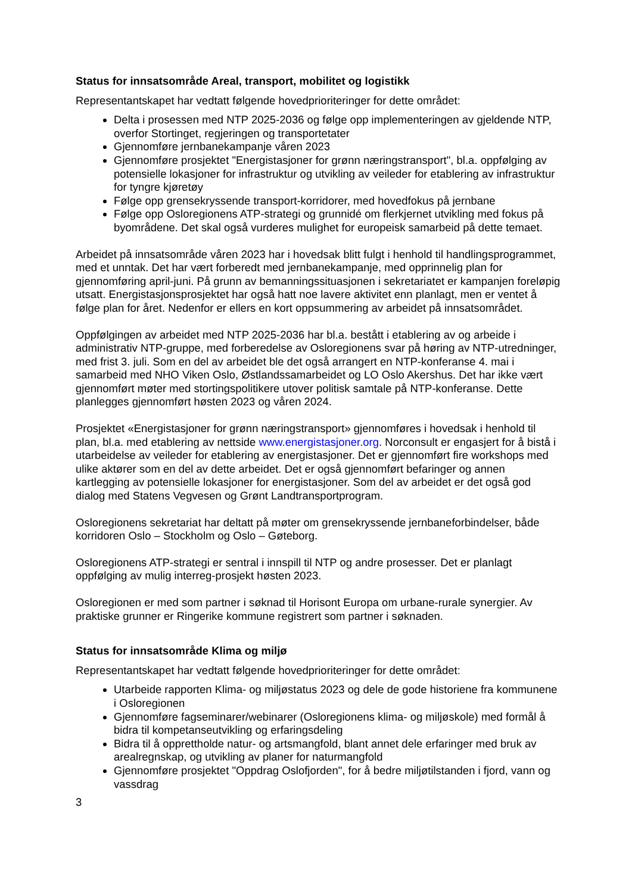Status for innsatsområde Areal, transport, mobilitet og logistikk
Representantskapet har vedtatt følgende hovedprioriteringer for dette området:
Delta i prosessen med NTP 2025-2036 og følge opp implementeringen av gjeldende NTP, overfor Stortinget, regjeringen og transportetater
Gjennomføre jernbanekampanje våren 2023
Gjennomføre prosjektet "Energistasjoner for grønn næringstransport", bl.a. oppfølging av potensielle lokasjoner for infrastruktur og utvikling av veileder for etablering av infrastruktur for tyngre kjøretøy
Følge opp grensekryssende transport-korridorer, med hovedfokus på jernbane
Følge opp Osloregionens ATP-strategi og grunnidé om flerkjernet utvikling med fokus på byområdene. Det skal også vurderes mulighet for europeisk samarbeid på dette temaet.
Arbeidet på innsatsområde våren 2023 har i hovedsak blitt fulgt i henhold til handlingsprogrammet, med et unntak. Det har vært forberedt med jernbanekampanje, med opprinnelig plan for gjennomføring april-juni. På grunn av bemanningssituasjonen i sekretariatet er kampanjen foreløpig utsatt. Energistasjonsprosjektet har også hatt noe lavere aktivitet enn planlagt, men er ventet å følge plan for året. Nedenfor er ellers en kort oppsummering av arbeidet på innsatsområdet.
Oppfølgingen av arbeidet med NTP 2025-2036 har bl.a. bestått i etablering av og arbeide i administrativ NTP-gruppe, med forberedelse av Osloregionens svar på høring av NTP-utredninger, med frist 3. juli. Som en del av arbeidet ble det også arrangert en NTP-konferanse 4. mai i samarbeid med NHO Viken Oslo, Østlandssamarbeidet og LO Oslo Akershus. Det har ikke vært gjennomført møter med stortingspolitikere utover politisk samtale på NTP-konferanse. Dette planlegges gjennomført høsten 2023 og våren 2024.
Prosjektet «Energistasjoner for grønn næringstransport» gjennomføres i hovedsak i henhold til plan, bl.a. med etablering av nettside www.energistasjoner.org. Norconsult er engasjert for å bistå i utarbeidelse av veileder for etablering av energistasjoner. Det er gjennomført fire workshops med ulike aktører som en del av dette arbeidet. Det er også gjennomført befaringer og annen kartlegging av potensielle lokasjoner for energistasjoner. Som del av arbeidet er det også god dialog med Statens Vegvesen og Grønt Landtransportprogram.
Osloregionens sekretariat har deltatt på møter om grensekryssende jernbaneforbindelser, både korridoren Oslo – Stockholm og Oslo – Gøteborg.
Osloregionens ATP-strategi er sentral i innspill til NTP og andre prosesser. Det er planlagt oppfølging av mulig interreg-prosjekt høsten 2023.
Osloregionen er med som partner i søknad til Horisont Europa om urbane-rurale synergier. Av praktiske grunner er Ringerike kommune registrert som partner i søknaden.
Status for innsatsområde Klima og miljø
Representantskapet har vedtatt følgende hovedprioriteringer for dette området:
Utarbeide rapporten Klima- og miljøstatus 2023 og dele de gode historiene fra kommunene i Osloregionen
Gjennomføre fagseminarer/webinarer (Osloregionens klima- og miljøskole) med formål å bidra til kompetanseutvikling og erfaringsdeling
Bidra til å opprettholde natur- og artsmangfold, blant annet dele erfaringer med bruk av arealregnskap, og utvikling av planer for naturmangfold
Gjennomføre prosjektet "Oppdrag Oslofjorden", for å bedre miljøtilstanden i fjord, vann og vassdrag
3